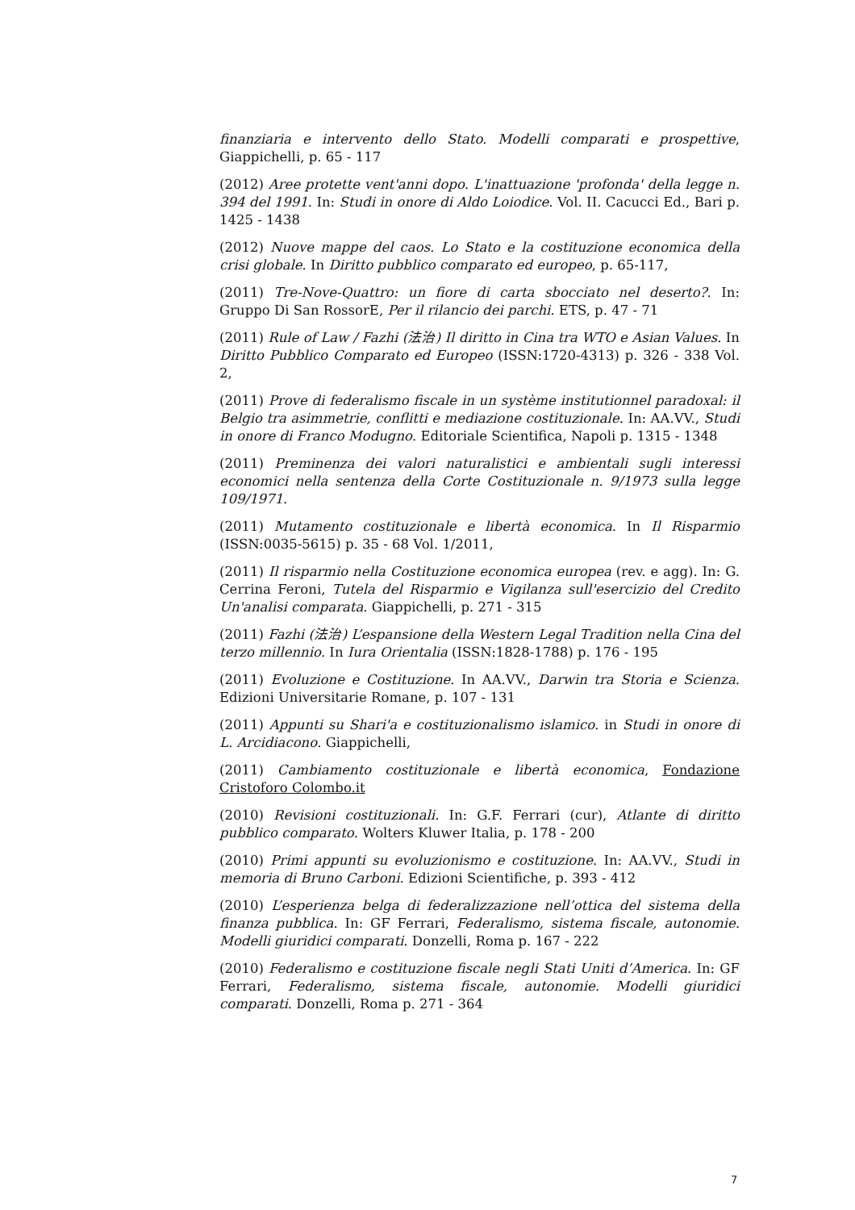finanziaria e intervento dello Stato. Modelli comparati e prospettive, Giappichelli, p. 65 - 117
(2012) Aree protette vent'anni dopo. L'inattuazione 'profonda' della legge n. 394 del 1991. In: Studi in onore di Aldo Loiodice. Vol. II. Cacucci Ed., Bari p. 1425 - 1438
(2012) Nuove mappe del caos. Lo Stato e la costituzione economica della crisi globale. In Diritto pubblico comparato ed europeo, p. 65-117,
(2011) Tre-Nove-Quattro: un fiore di carta sbocciato nel deserto?. In: Gruppo Di San RossorE, Per il rilancio dei parchi. ETS, p. 47 - 71
(2011) Rule of Law / Fazhi (法治) Il diritto in Cina tra WTO e Asian Values. In Diritto Pubblico Comparato ed Europeo (ISSN:1720-4313) p. 326 - 338 Vol. 2,
(2011) Prove di federalismo fiscale in un système institutionnel paradoxal: il Belgio tra asimmetrie, conflitti e mediazione costituzionale. In: AA.VV., Studi in onore di Franco Modugno. Editoriale Scientifica, Napoli p. 1315 - 1348
(2011) Preminenza dei valori naturalistici e ambientali sugli interessi economici nella sentenza della Corte Costituzionale n. 9/1973 sulla legge 109/1971.
(2011) Mutamento costituzionale e libertà economica. In Il Risparmio (ISSN:0035-5615) p. 35 - 68 Vol. 1/2011,
(2011) Il risparmio nella Costituzione economica europea (rev. e agg). In: G. Cerrina Feroni, Tutela del Risparmio e Vigilanza sull'esercizio del Credito Un'analisi comparata. Giappichelli, p. 271 - 315
(2011) Fazhi (法治) L’espansione della Western Legal Tradition nella Cina del terzo millennio. In Iura Orientalia (ISSN:1828-1788) p. 176 - 195
(2011) Evoluzione e Costituzione. In AA.VV., Darwin tra Storia e Scienza. Edizioni Universitarie Romane, p. 107 - 131
(2011) Appunti su Shari'a e costituzionalismo islamico. in Studi in onore di L. Arcidiacono. Giappichelli,
(2011) Cambiamento costituzionale e libertà economica, Fondazione Cristoforo Colombo.it
(2010) Revisioni costituzionali. In: G.F. Ferrari (cur), Atlante di diritto pubblico comparato. Wolters Kluwer Italia, p. 178 - 200
(2010) Primi appunti su evoluzionismo e costituzione. In: AA.VV., Studi in memoria di Bruno Carboni. Edizioni Scientifiche, p. 393 - 412
(2010) L’esperienza belga di federalizzazione nell’ottica del sistema della finanza pubblica. In: GF Ferrari, Federalismo, sistema fiscale, autonomie. Modelli giuridici comparati. Donzelli, Roma p. 167 - 222
(2010) Federalismo e costituzione fiscale negli Stati Uniti d’America. In: GF Ferrari, Federalismo, sistema fiscale, autonomie. Modelli giuridici comparati. Donzelli, Roma p. 271 - 364
7